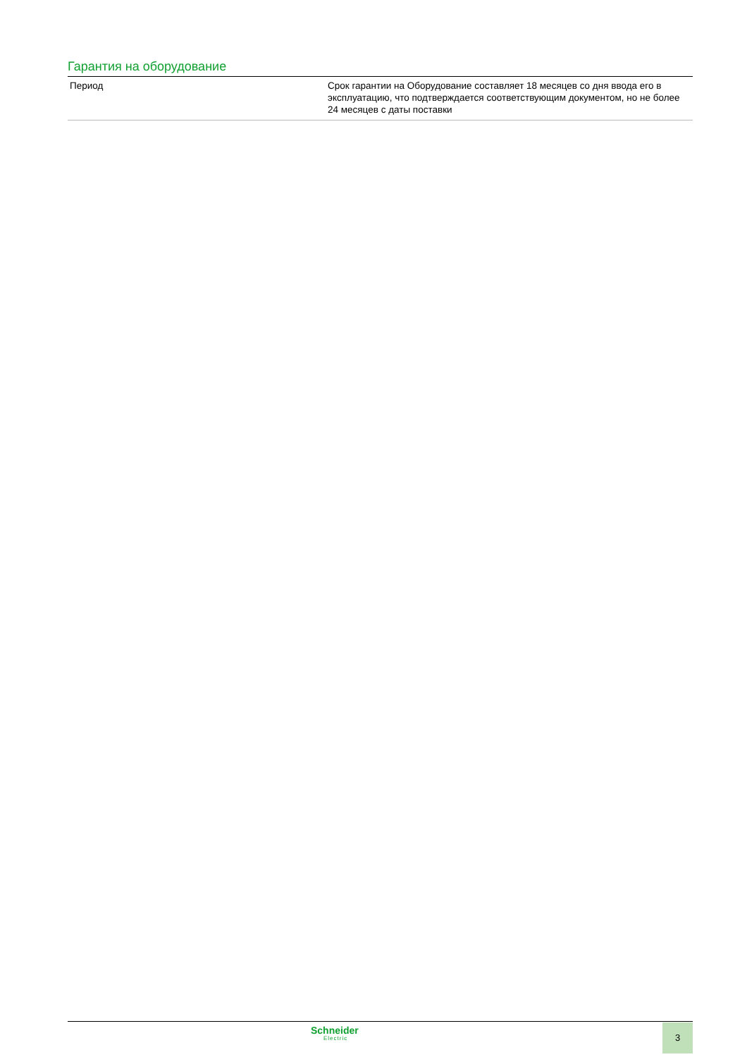Гарантия на оборудование
| Период | Срок гарантии на Оборудование составляет 18 месяцев со дня ввода его в эксплуатацию, что подтверждается соответствующим документом, но не более 24 месяцев с даты поставки |
Schneider
Electric
3